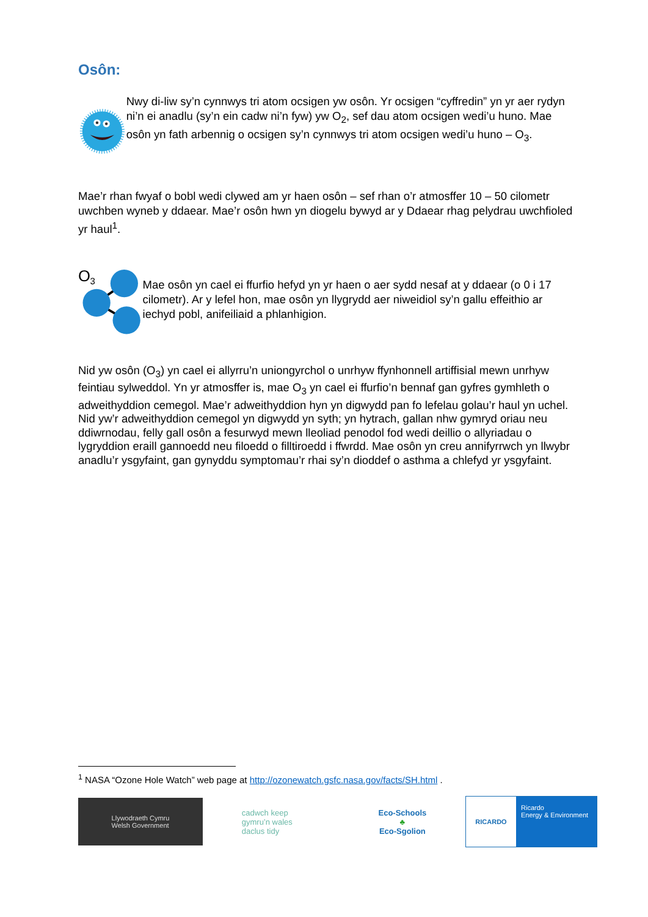Osôn:
Nwy di-liw sy’n cynnwys tri atom ocsigen yw osôn. Yr ocsigen “cyffredin” yn yr aer rydyn ni’n ei anadlu (sy’n ein cadw ni’n fyw) yw O<sub>2</sub>, sef dau atom ocsigen wedi’u huno. Mae osôn yn fath arbennig o ocsigen sy’n cynnwys tri atom ocsigen wedi’u huno – O<sub>3</sub>.
Mae’r rhan fwyaf o bobl wedi clywed am yr haen osôn – sef rhan o’r atmosffer 10 – 50 cilometr uwchben wyneb y ddaear. Mae’r osôn hwn yn diogelu bywyd ar y Ddaear rhag pelydrau uwchfioled yr haul<sup>1</sup>.
O
3
Mae osôn yn cael ei ffurfio hefyd yn yr haen o aer sydd nesaf at y ddaear (o 0 i 17 cilometr). Ar y lefel hon, mae osôn yn llygrydd aer niweidiol sy’n gallu effeithio ar iechyd pobl, anifeiliaid a phlanhigion.
Nid yw osôn (O<sub>3</sub>) yn cael ei allyrru’n uniongyrchol o unrhyw ffynhonnell artiffisial mewn unrhyw feintiau sylweddol. Yn yr atmosffer is, mae O<sub>3</sub> yn cael ei ffurfio’n bennaf gan gyfres gymhleth o adweithyddion cemegol. Mae’r adweithyddion hyn yn digwydd pan fo lefelau golau’r haul yn uchel. Nid yw’r adweithyddion cemegol yn digwydd yn syth; yn hytrach, gallan nhw gymryd oriau neu ddiwrnodau, felly gall osôn a fesurwyd mewn lleoliad penodol fod wedi deillio o allyriadau o lygryddion eraill gannoedd neu filoedd o filltiroedd i ffwrdd. Mae osôn yn creu annifyrrwch yn llwybr anadlu’r ysgyfaint, gan gynyddu symptomau’r rhai sy’n dioddef o asthma a chlefyd yr ysgyfaint.
<sup>1</sup> NASA “Ozone Hole Watch” web page at http://ozonewatch.gsfc.nasa.gov/facts/SH.html .
Llywodraeth Cymru
Welsh Government
cadwch keep
gymru’n wales
daclus tidy
Eco-Schools
♣
Eco-Sgolion
RICARDO
Ricardo
Energy & Environment